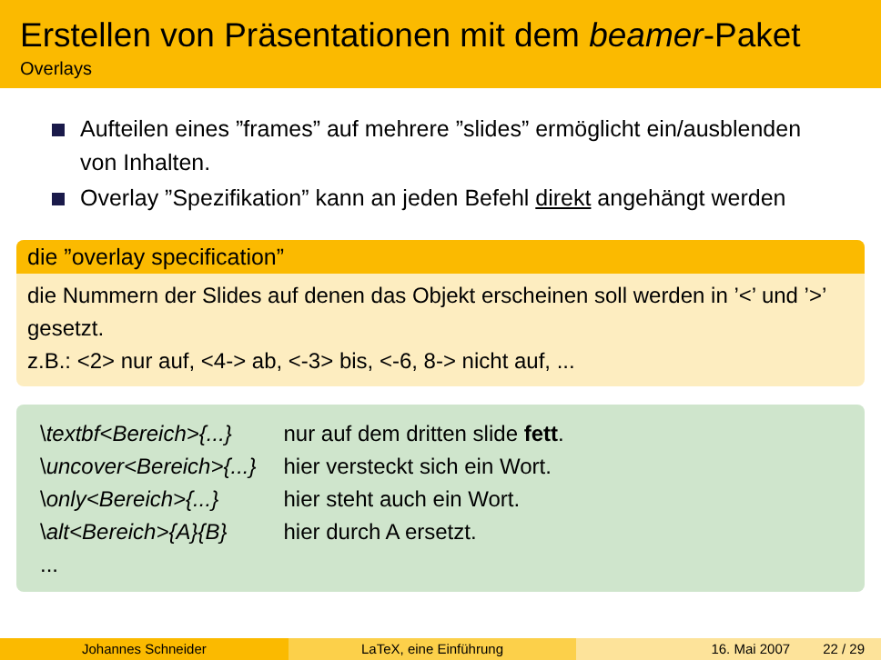Erstellen von Präsentationen mit dem beamer-Paket
Overlays
Aufteilen eines ”frames” auf mehrere ”slides” ermöglicht ein/ausblenden von Inhalten.
Overlay ”Spezifikation” kann an jeden Befehl direkt angehängt werden
die ”overlay specification”
die Nummern der Slides auf denen das Objekt erscheinen soll werden in ’<’ und ’>’ gesetzt.
z.B.: <2> nur auf, <4-> ab, <-3> bis, <-6, 8-> nicht auf, ...
| \ textbf<Bereich>{...} | nur auf dem dritten slide fett . |
| \ uncover<Bereich>{...} | hier versteckt sich ein Wort. |
| \ only<Bereich>{...} | hier steht auch ein Wort. |
| \ alt<Bereich>{A}{B} | hier durch A ersetzt. |
| ... | |
Johannes Schneider LaTeX, eine Einführung 16. Mai 2007 22 / 29